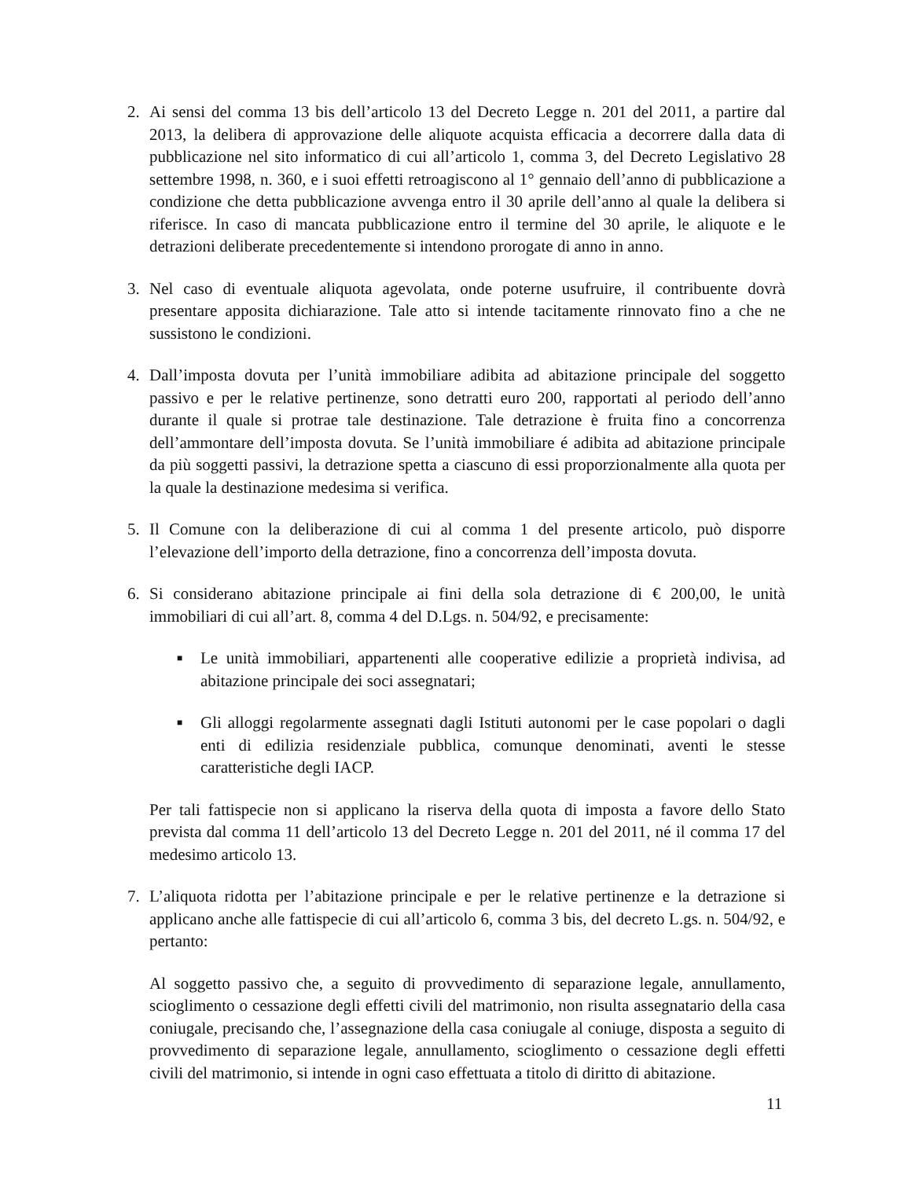2. Ai sensi del comma 13 bis dell’articolo 13 del Decreto Legge n. 201 del 2011, a partire dal 2013, la delibera di approvazione delle aliquote acquista efficacia a decorrere dalla data di pubblicazione nel sito informatico di cui all’articolo 1, comma 3, del Decreto Legislativo 28 settembre 1998, n. 360, e i suoi effetti retroagiscono al 1° gennaio dell’anno di pubblicazione a condizione che detta pubblicazione avvenga entro il 30 aprile dell’anno al quale la delibera si riferisce. In caso di mancata pubblicazione entro il termine del 30 aprile, le aliquote e le detrazioni deliberate precedentemente si intendono prorogate di anno in anno.
3. Nel caso di eventuale aliquota agevolata, onde poterne usufruire, il contribuente dovrà presentare apposita dichiarazione. Tale atto si intende tacitamente rinnovato fino a che ne sussistono le condizioni.
4. Dall’imposta dovuta per l’unità immobiliare adibita ad abitazione principale del soggetto passivo e per le relative pertinenze, sono detratti euro 200, rapportati al periodo dell’anno durante il quale si protrae tale destinazione. Tale detrazione è fruita fino a concorrenza dell’ammontare dell’imposta dovuta. Se l’unità immobiliare é adibita ad abitazione principale da più soggetti passivi, la detrazione spetta a ciascuno di essi proporzionalmente alla quota per la quale la destinazione medesima si verifica.
5. Il Comune con la deliberazione di cui al comma 1 del presente articolo, può disporre l’elevazione dell’importo della detrazione, fino a concorrenza dell’imposta dovuta.
6. Si considerano abitazione principale ai fini della sola detrazione di € 200,00, le unità immobiliari di cui all’art. 8, comma 4 del D.Lgs. n. 504/92, e precisamente:
■
Le unità immobiliari, appartenenti alle cooperative edilizie a proprietà indivisa, ad abitazione principale dei soci assegnatari;
■
Gli alloggi regolarmente assegnati dagli Istituti autonomi per le case popolari o dagli enti di edilizia residenziale pubblica, comunque denominati, aventi le stesse caratteristiche degli IACP.
Per tali fattispecie non si applicano la riserva della quota di imposta a favore dello Stato prevista dal comma 11 dell’articolo 13 del Decreto Legge n. 201 del 2011, né il comma 17 del medesimo articolo 13.
7. L’aliquota ridotta per l’abitazione principale e per le relative pertinenze e la detrazione si applicano anche alle fattispecie di cui all’articolo 6, comma 3 bis, del decreto L.gs. n. 504/92, e pertanto:
Al soggetto passivo che, a seguito di provvedimento di separazione legale, annullamento, scioglimento o cessazione degli effetti civili del matrimonio, non risulta assegnatario della casa coniugale, precisando che, l’assegnazione della casa coniugale al coniuge, disposta a seguito di provvedimento di separazione legale, annullamento, scioglimento o cessazione degli effetti civili del matrimonio, si intende in ogni caso effettuata a titolo di diritto di abitazione.
11